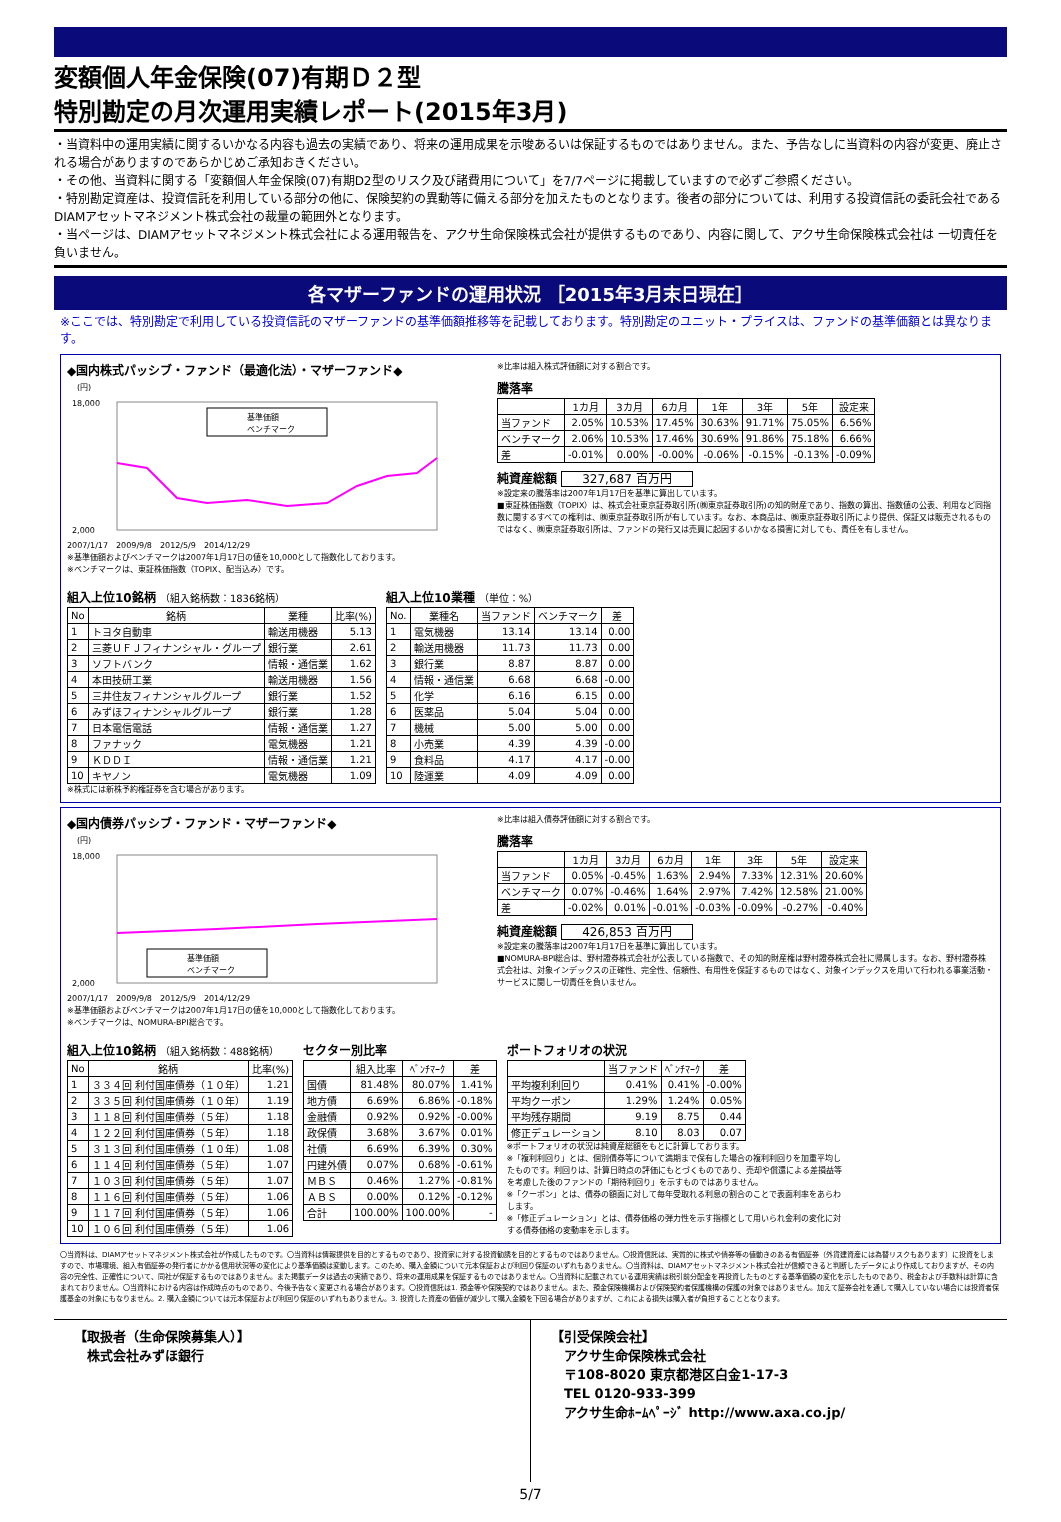変額個人年金保険(07)有期Ｄ２型
特別勘定の月次運用実績レポート(2015年3月)
・当資料中の運用実績に関するいかなる内容も過去の実績であり、将来の運用成果を示唆あるいは保証するものではありません。また、予告なしに当資料の内容が変更、廃止される場合がありますのであらかじめご承知おきください。
・その他、当資料に関する「変額個人年金保険(07)有期D2型のリスク及び諸費用について」を7/7ページに掲載していますので必ずご参照ください。
・特別勘定資産は、投資信託を利用している部分の他に、保険契約の異動等に備える部分を加えたものとなります。後者の部分については、利用する投資信託の委託会社であるDIAMアセットマネジメント株式会社の裁量の範囲外となります。
・当ページは、DIAMアセットマネジメント株式会社による運用報告を、アクサ生命保険株式会社が提供するものであり、内容に関して、アクサ生命保険株式会社は 一切責任を負いません。
各マザーファンドの運用状況 ［2015年3月末日現在］
※ここでは、特別勘定で利用している投資信託のマザーファンドの基準価額推移等を記載しております。特別勘定のユニット・プライスは、ファンドの基準価額とは異なります。
◆国内株式パッシブ・ファンド（最適化法）・マザーファンド◆
(円)
18,000
2,000
基準価額
ベンチマーク
2007/1/17　2009/9/8　2012/5/9　2014/12/29
※基準価額およびベンチマークは2007年1月17日の値を10,000として指数化しております。
※ベンチマークは、東証株価指数（TOPIX、配当込み）です。
※比率は組入株式評価額に対する割合です。
騰落率
| | 1カ月 | 3カ月 | 6カ月 | 1年 | 3年 | 5年 | 設定来 |
| --- | --- | --- | --- | --- | --- | --- | --- |
| 当ファンド | 2.05% | 10.53% | 17.45% | 30.63% | 91.71% | 75.05% | 6.56% |
| ベンチマーク | 2.06% | 10.53% | 17.46% | 30.69% | 91.86% | 75.18% | 6.66% |
| 差 | -0.01% | 0.00% | -0.00% | -0.06% | -0.15% | -0.13% | -0.09% |
純資産総額 327,687 百万円
※設定来の騰落率は2007年1月17日を基準に算出しています。
■東証株価指数（TOPIX）は、株式会社東京証券取引所(㈱東京証券取引所)の知的財産であり、指数の算出、指数値の公表、利用など同指数に関するすべての権利は、㈱東京証券取引所が有しています。なお、本商品は、㈱東京証券取引所により提供、保証又は販売されるものではなく、㈱東京証券取引所は、ファンドの発行又は売買に起因するいかなる損害に対しても、責任を有しません。
組入上位10銘柄 （組入銘柄数：1836銘柄）
| No | 銘柄 | 業種 | 比率(%) |
| --- | --- | --- | --- |
| 1 | トヨタ自動車 | 輸送用機器 | 5.13 |
| 2 | 三菱ＵＦＪフィナンシャル・グループ | 銀行業 | 2.61 |
| 3 | ソフトバンク | 情報・通信業 | 1.62 |
| 4 | 本田技研工業 | 輸送用機器 | 1.56 |
| 5 | 三井住友フィナンシャルグループ | 銀行業 | 1.52 |
| 6 | みずほフィナンシャルグループ | 銀行業 | 1.28 |
| 7 | 日本電信電話 | 情報・通信業 | 1.27 |
| 8 | ファナック | 電気機器 | 1.21 |
| 9 | ＫＤＤＩ | 情報・通信業 | 1.21 |
| 10 | キヤノン | 電気機器 | 1.09 |
組入上位10業種 （単位：%）
| No. | 業種名 | 当ファンド | ベンチマーク | 差 |
| --- | --- | --- | --- | --- |
| 1 | 電気機器 | 13.14 | 13.14 | 0.00 |
| 2 | 輸送用機器 | 11.73 | 11.73 | 0.00 |
| 3 | 銀行業 | 8.87 | 8.87 | 0.00 |
| 4 | 情報・通信業 | 6.68 | 6.68 | -0.00 |
| 5 | 化学 | 6.16 | 6.15 | 0.00 |
| 6 | 医薬品 | 5.04 | 5.04 | 0.00 |
| 7 | 機械 | 5.00 | 5.00 | 0.00 |
| 8 | 小売業 | 4.39 | 4.39 | -0.00 |
| 9 | 食料品 | 4.17 | 4.17 | -0.00 |
| 10 | 陸運業 | 4.09 | 4.09 | 0.00 |
※株式には新株予約権証券を含む場合があります。
◆国内債券パッシブ・ファンド・マザーファンド◆
(円)
18,000
2,000
基準価額
ベンチマーク
2007/1/17　2009/9/8　2012/5/9　2014/12/29
※基準価額およびベンチマークは2007年1月17日の値を10,000として指数化しております。
※ベンチマークは、NOMURA-BPI総合です。
※比率は組入債券評価額に対する割合です。
騰落率
| | 1カ月 | 3カ月 | 6カ月 | 1年 | 3年 | 5年 | 設定来 |
| --- | --- | --- | --- | --- | --- | --- | --- |
| 当ファンド | 0.05% | -0.45% | 1.63% | 2.94% | 7.33% | 12.31% | 20.60% |
| ベンチマーク | 0.07% | -0.46% | 1.64% | 2.97% | 7.42% | 12.58% | 21.00% |
| 差 | -0.02% | 0.01% | -0.01% | -0.03% | -0.09% | -0.27% | -0.40% |
純資産総額 426,853 百万円
※設定来の騰落率は2007年1月17日を基準に算出しています。
■NOMURA-BPI総合は、野村證券株式会社が公表している指数で、その知的財産権は野村證券株式会社に帰属します。なお、野村證券株式会社は、対象インデックスの正確性、完全性、信頼性、有用性を保証するものではなく、対象インデックスを用いて行われる事業活動・サービスに関し一切責任を負いません。
組入上位10銘柄 （組入銘柄数：488銘柄）
| No | 銘柄 | 比率(%) |
| --- | --- | --- |
| 1 | ３３４回 利付国庫債券（１０年） | 1.21 |
| 2 | ３３５回 利付国庫債券（１０年） | 1.19 |
| 3 | １１８回 利付国庫債券（５年） | 1.18 |
| 4 | １２２回 利付国庫債券（５年） | 1.18 |
| 5 | ３１３回 利付国庫債券（１０年） | 1.08 |
| 6 | １１４回 利付国庫債券（５年） | 1.07 |
| 7 | １０３回 利付国庫債券（５年） | 1.07 |
| 8 | １１６回 利付国庫債券（５年） | 1.06 |
| 9 | １１７回 利付国庫債券（５年） | 1.06 |
| 10 | １０６回 利付国庫債券（５年） | 1.06 |
セクター別比率
| | 組入比率 | ﾍﾞﾝﾁﾏｰｸ | 差 |
| --- | --- | --- | --- |
| 国債 | 81.48% | 80.07% | 1.41% |
| 地方債 | 6.69% | 6.86% | -0.18% |
| 金融債 | 0.92% | 0.92% | -0.00% |
| 政保債 | 3.68% | 3.67% | 0.01% |
| 社債 | 6.69% | 6.39% | 0.30% |
| 円建外債 | 0.07% | 0.68% | -0.61% |
| ＭＢＳ | 0.46% | 1.27% | -0.81% |
| ＡＢＳ | 0.00% | 0.12% | -0.12% |
| 合計 | 100.00% | 100.00% | - |
ポートフォリオの状況
| | 当ファンド | ﾍﾞﾝﾁﾏｰｸ | 差 |
| --- | --- | --- | --- |
| 平均複利利回り | 0.41% | 0.41% | -0.00% |
| 平均クーポン | 1.29% | 1.24% | 0.05% |
| 平均残存期間 | 9.19 | 8.75 | 0.44 |
| 修正デュレーション | 8.10 | 8.03 | 0.07 |
※ポートフォリオの状況は純資産総額をもとに計算しております。
※「複利利回り」とは、個別債券等について満期まで保有した場合の複利利回りを加重平均したものです。利回りは、計算日時点の評価にもとづくものであり、売却や償還による差損益等を考慮した後のファンドの「期待利回り」を示すものではありません。
※「クーポン」とは、債券の額面に対して毎年受取れる利息の割合のことで表面利率をあらわします。
※「修正デュレーション」とは、債券価格の弾力性を示す指標として用いられ金利の変化に対する債券価格の変動率を示します。
〇当資料は、DIAMアセットマネジメント株式会社が作成したものです。〇当資料は情報提供を目的とするものであり、投資家に対する投資勧誘を目的とするものではありません。〇投資信託は、実質的に株式や債券等の値動きのある有価証券（外貨建資産には為替リスクもあります）に投資をしますので、市場環境、組入有価証券の発行者にかかる信用状況等の変化により基準価額は変動します。このため、購入金額について元本保証および利回り保証のいずれもありません。〇当資料は、DIAMアセットマネジメント株式会社が信頼できると判断したデータにより作成しておりますが、その内容の完全性、正確性について、同社が保証するものではありません。また掲載データは過去の実績であり、将来の運用成果を保証するものではありません。〇当資料に記載されている運用実績は税引前分配金を再投資したものとする基準価額の変化を示したものであり、税金および手数料は計算に含まれておりません。〇当資料における内容は作成時点のものであり、今後予告なく変更される場合があります。〇投資信託は1. 預金等や保険契約ではありません。また、預金保険機構および保険契約者保護機構の保護の対象ではありません。加えて証券会社を通して購入していない場合には投資者保護基金の対象にもなりません。2. 購入金額については元本保証および利回り保証のいずれもありません。3. 投資した資産の価値が減少して購入金額を下回る場合がありますが、これによる損失は購入者が負担することとなります。
【取扱者（生命保険募集人）】
　株式会社みずほ銀行
【引受保険会社】
　アクサ生命保険株式会社
　〒108-8020 東京都港区白金1-17-3
　TEL 0120-933-399
　アクサ生命ﾎｰﾑﾍﾟｰｼﾞ http://www.axa.co.jp/
5/7